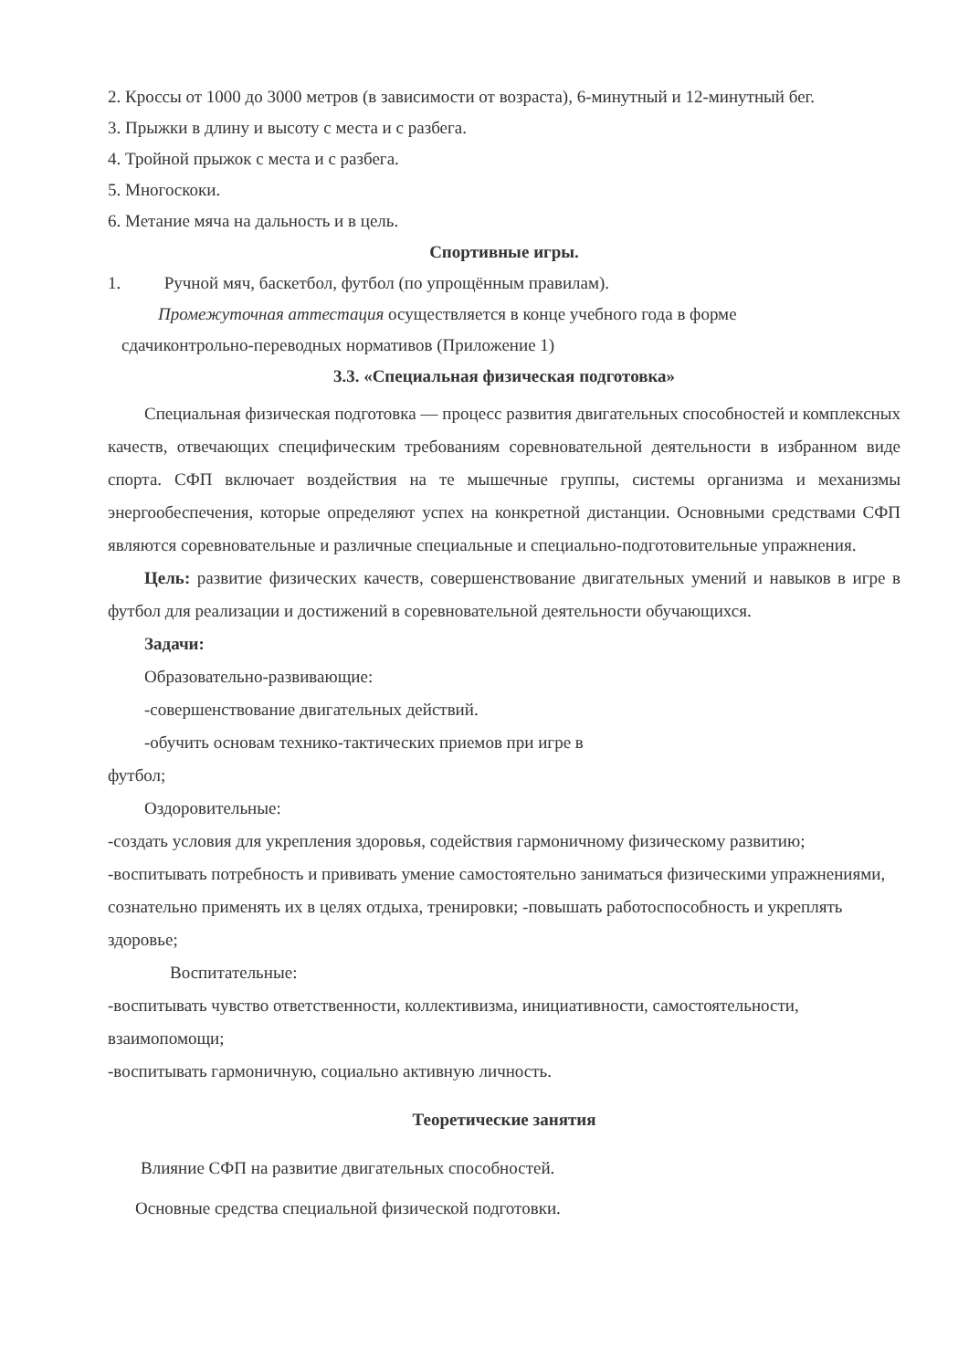2. Кроссы от 1000 до 3000 метров (в зависимости от возраста), 6-минутный и 12-минутный бег.
3. Прыжки в длину и высоту с места и с разбега.
4. Тройной прыжок с места и с разбега.
5. Многоскоки.
6. Метание мяча на дальность и в цель.
Спортивные игры.
1. Ручной мяч, баскетбол, футбол (по упрощённым правилам).
Промежуточная аттестация осуществляется в конце учебного года в форме
сдачиконтрольно-переводных нормативов (Приложение 1)
3.3. «Специальная физическая подготовка»
Специальная физическая подготовка — процесс развития двигательных способностей и комплексных качеств, отвечающих специфическим требованиям соревновательной деятельности в избранном виде спорта. СФП включает воздействия на те мышечные группы, системы организма и механизмы энергообеспечения, которые определяют успех на конкретной дистанции. Основными средствами СФП являются соревновательные и различные специальные и специально-подготовительные упражнения.
Цель: развитие физических качеств, совершенствование двигательных умений и навыков в игре в футбол для реализации и достижений в соревновательной деятельности обучающихся.
Задачи:
Образовательно-развивающие:
-совершенствование двигательных действий.
-обучить основам технико-тактических приемов при игре в
футбол;
Оздоровительные:
-создать условия для укрепления здоровья, содействия гармоничному физическому развитию;
-воспитывать потребность и прививать умение самостоятельно заниматься физическими упражнениями, сознательно применять их в целях отдыха, тренировки; -повышать работоспособность и укреплять здоровье;
Воспитательные:
-воспитывать чувство ответственности, коллективизма, инициативности, самостоятельности, взаимопомощи;
-воспитывать гармоничную, социально активную личность.
Теоретические занятия
Влияние СФП на развитие двигательных способностей.
Основные средства специальной физической подготовки.